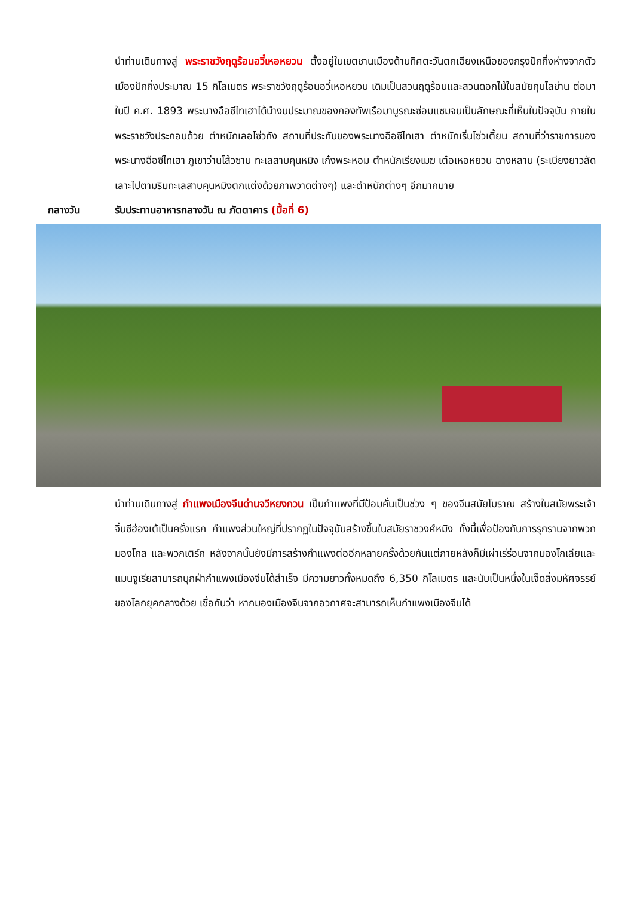นำท่านเดินทางสู่ พระราชวังฤดูร้อนอวี๋เหอหยวน ตั้งอยู่ในเขตชานเมืองด้านทิศตะวันตกเฉียงเหนือของกรุงปักกิ่งห่างจากตัวเมืองปักกิ่งประมาณ 15 กิโลเมตร พระราชวังฤดูร้อนอวี๋เหอหยวน เดิมเป็นสวนฤดูร้อนและสวนดอกไม้ในสมัยกุบไลข่าน ต่อมาในปี ค.ศ. 1893 พระนางฉือซีไทเฮาได้นำงบประมาณของกองทัพเรือมาบูรณะซ่อมแซมจนเป็นลักษณะที่เห็นในปัจจุบัน ภายในพระราชวังประกอบด้วย ตำหนักเลอโซ่วถัง สถานที่ประทับของพระนางฉือซีไทเฮา ตำหนักเริ่นโซ่วเตี้ยน สถานที่ว่าราชการของพระนางฉือซีไทเฮา ภูเขาว่านโส้วซาน ทะเลสาบคุนหมิง เก๋งพระหอม ตำหนักเรียงเมฆ เต๋อเหอหยวน ฉางหลาน (ระเบียงยาวลัดเลาะไปตามริมทะเลสาบคุนหมิงตกแต่งด้วยภาพวาดต่างๆ) และตำหนักต่างๆ อีกมากมาย
กลางวัน รับประทานอาหารกลางวัน ณ ภัตตาคาร (มื้อที่ 6)
นำท่านเดินทางสู่ กำแพงเมืองจีนด่านจวีหยงกวน เป็นกำแพงที่มีป้อมคั่นเป็นช่วง ๆ ของจีนสมัยโบราณ สร้างในสมัยพระเจ้าจิ๋นซีฮ่องเต้เป็นครั้งแรก กำแพงส่วนใหญ่ที่ปรากฏในปัจจุบันสร้างขึ้นในสมัยราชวงศ์หมิง ทั้งนี้เพื่อป้องกันการรุกรานจากพวกมองโกล และพวกเติร์ก หลังจากนั้นยังมีการสร้างกำแพงต่ออีกหลายครั้งด้วยกันแต่ภายหลังก็มีเผ่าเร่ร่อนจากมองโกเลียและแมนจูเรียสามารถบุกฝ่ากำแพงเมืองจีนได้สำเร็จ มีความยาวทั้งหมดถึง 6,350 กิโลเมตร และนับเป็นหนึ่งในเจ็ดสิ่งมหัศจรรย์ของโลกยุคกลางด้วย เชื่อกันว่า หากมองเมืองจีนจากอวกาศจะสามารถเห็นกำแพงเมืองจีนได้